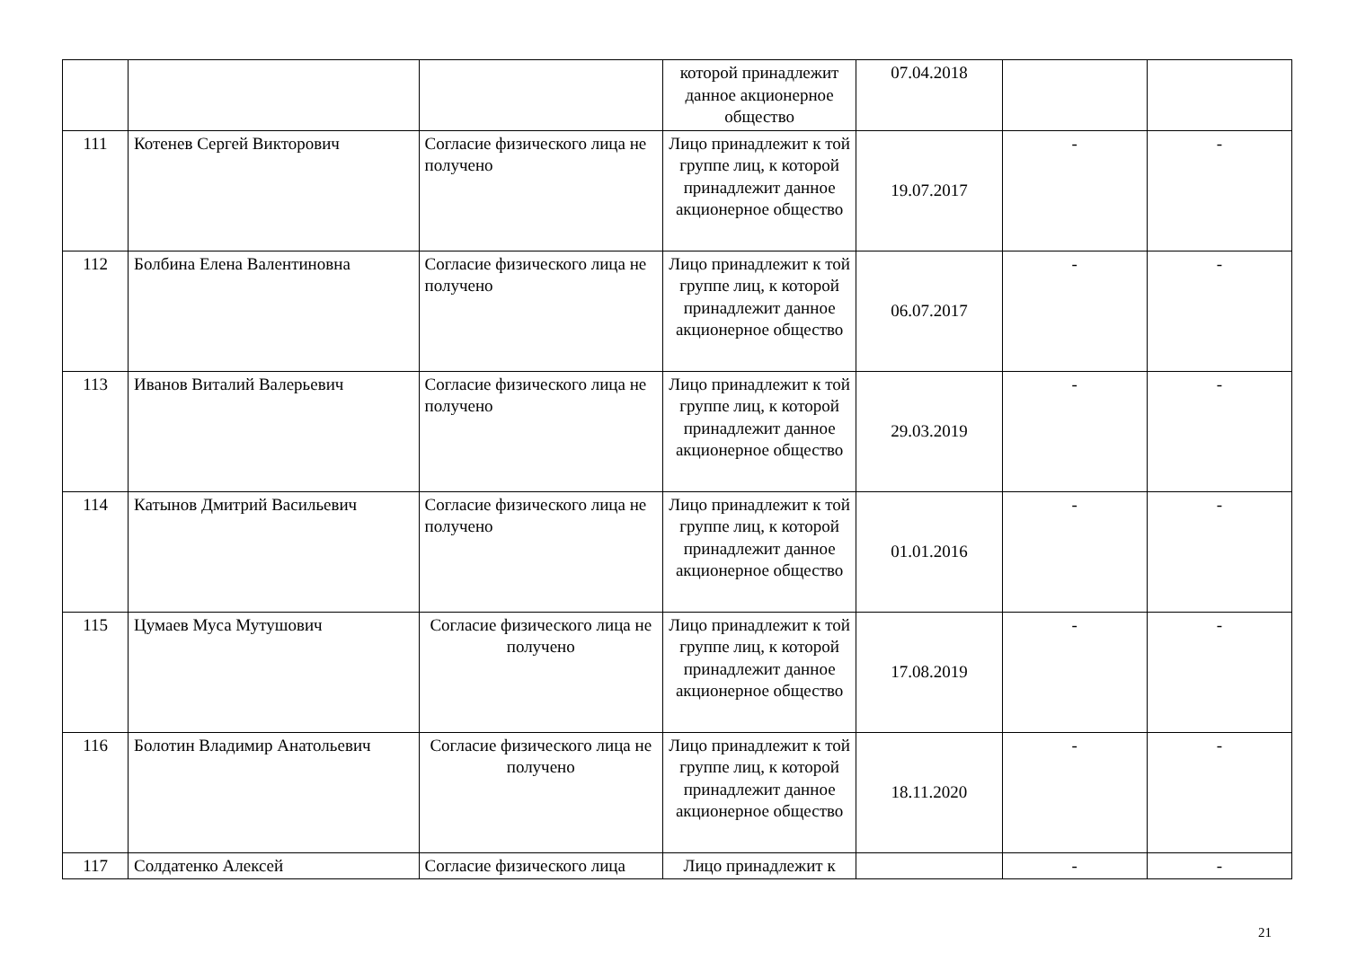| | | | которой принадлежит данное акционерное общество | 07.04.2018 | | |
| 111 | Котенев Сергей Викторович | Согласие физического лица не получено | Лицо принадлежит к той группе лиц, к которой принадлежит данное акционерное общество | 19.07.2017 | - | - |
| 112 | Болбина Елена Валентиновна | Согласие физического лица не получено | Лицо принадлежит к той группе лиц, к которой принадлежит данное акционерное общество | 06.07.2017 | - | - |
| 113 | Иванов Виталий Валерьевич | Согласие физического лица не получено | Лицо принадлежит к той группе лиц, к которой принадлежит данное акционерное общество | 29.03.2019 | - | - |
| 114 | Катынов Дмитрий Васильевич | Согласие физического лица не получено | Лицо принадлежит к той группе лиц, к которой принадлежит данное акционерное общество | 01.01.2016 | - | - |
| 115 | Цумаев Муса Мутушович | Согласие физического лица не получено | Лицо принадлежит к той группе лиц, к которой принадлежит данное акционерное общество | 17.08.2019 | - | - |
| 116 | Болотин Владимир Анатольевич | Согласие физического лица не получено | Лицо принадлежит к той группе лиц, к которой принадлежит данное акционерное общество | 18.11.2020 | - | - |
| 117 | Солдатенко Алексей | Согласие физического лица | Лицо принадлежит к | | - | - |
21